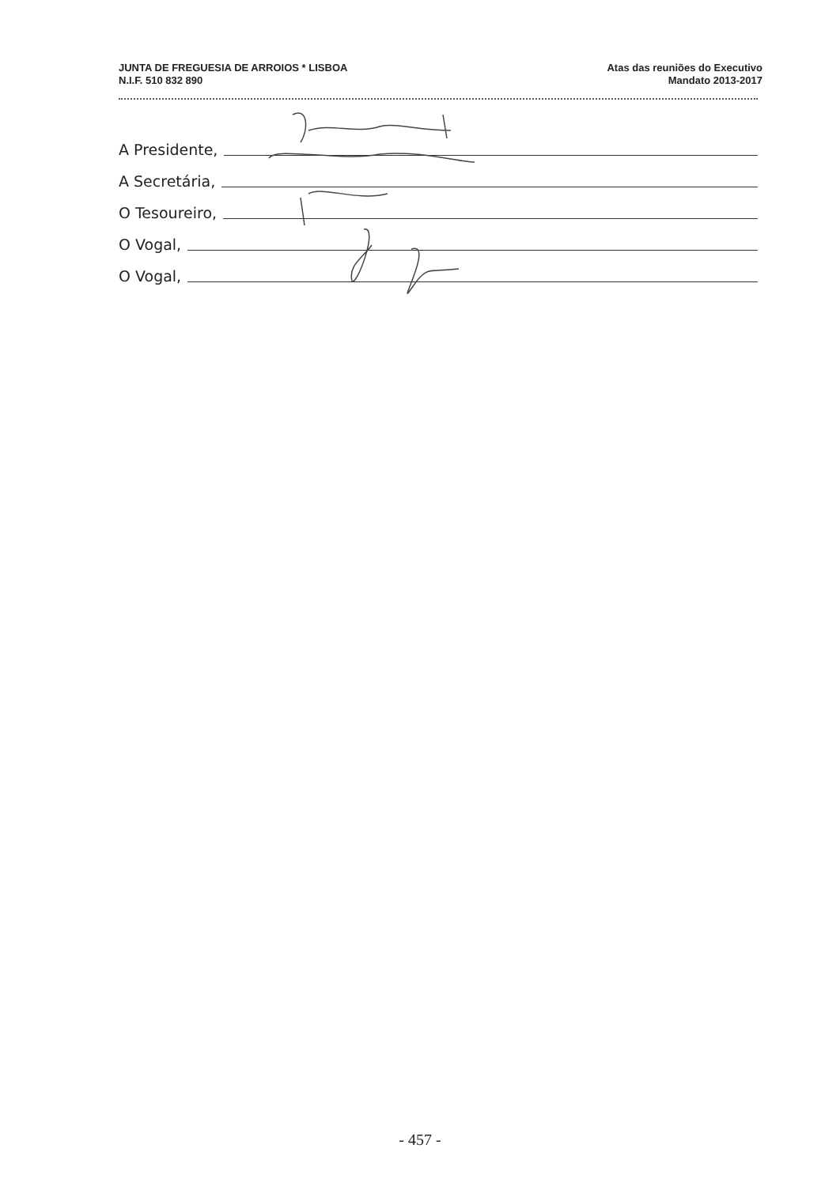JUNTA DE FREGUESIA DE ARROIOS * LISBOA
N.I.F. 510 832 890
Atas das reuniões do Executivo
Mandato 2013-2017
A Presidente,
A Secretária,
O Tesoureiro,
O Vogal,
O Vogal,
- 457 -